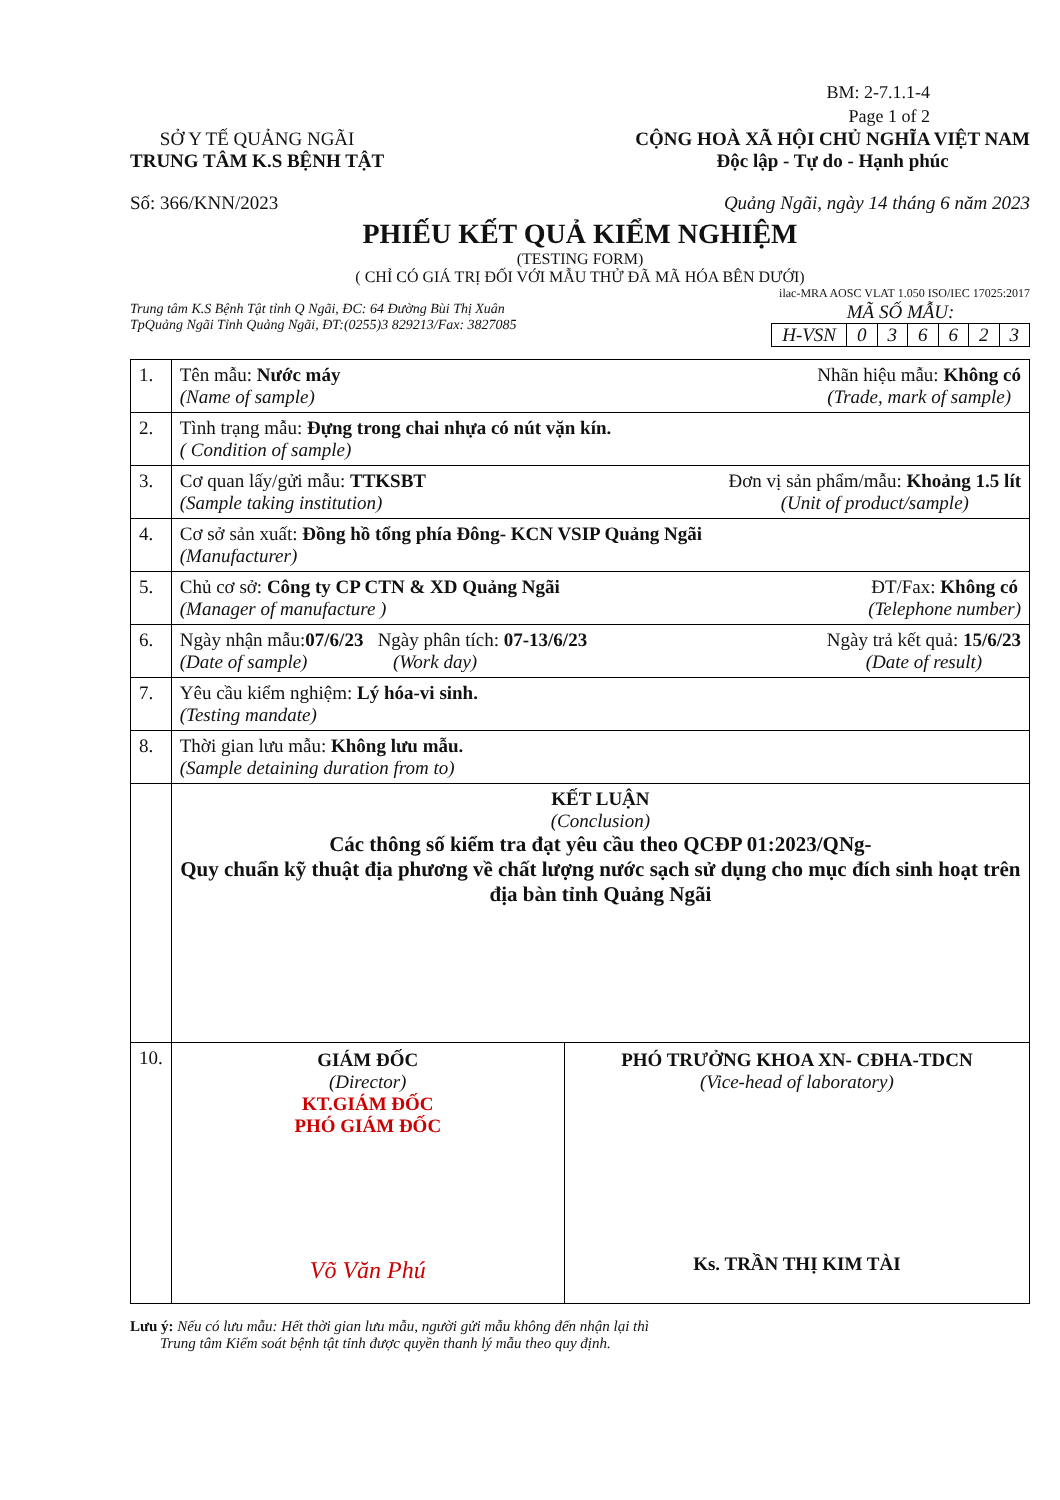BM: 2-7.1.1-4
Page 1 of 2
SỞ Y TẾ QUẢNG NGÃI
TRUNG TÂM K.S BỆNH TẬT
CỘNG HOÀ XÃ HỘI CHỦ NGHĨA VIỆT NAM
Độc lập - Tự do - Hạnh phúc
Số: 366/KNN/2023 Quảng Ngãi, ngày 14 tháng 6 năm 2023
PHIẾU KẾT QUẢ KIỂM NGHIỆM
(TESTING FORM)
( CHỈ CÓ GIÁ TRỊ ĐỐI VỚI MẪU THỬ ĐÃ MÃ HÓA BÊN DƯỚI)
ilac-MRA AOSC VLAT 1.050 ISO/IEC 17025:2017
Trung tâm K.S Bệnh Tật tỉnh Q Ngãi, ĐC: 64 Đường Bùi Thị Xuân
TpQuảng Ngãi Tỉnh Quảng Ngãi, ĐT:(0255)3 829213/Fax: 3827085
MÃ SỐ MẪU:
| H-VSN | 0 | 3 | 6 | 6 | 2 | 3 |
| 1. | Nhãn hiệu mẫu: Không có (Trade, mark of sample) Tên mẫu: Nước máy (Name of sample) |
| 2. | Tình trạng mẫu: Đựng trong chai nhựa có nút vặn kín. ( Condition of sample) |
| 3. | Đơn vị sản phẩm/mẫu: Khoảng 1.5 lít (Unit of product/sample) Cơ quan lấy/gửi mẫu: TTKSBT (Sample taking institution) |
| 4. | Cơ sở sản xuất: Đồng hồ tổng phía Đông- KCN VSIP Quảng Ngãi (Manufacturer) |
| 5. | ĐT/Fax: Không có (Telephone number) Chủ cơ sở: Công ty CP CTN & XD Quảng Ngãi (Manager of manufacture ) |
| 6. | Ngày trả kết quả: 15/6/23 (Date of result) Ngày nhận mẫu: 07/6/23 Ngày phân tích: 07-13/6/23 (Date of sample) (Work day) |
| 7. | Yêu cầu kiểm nghiệm: Lý hóa-vi sinh. (Testing mandate) |
| 8. | Thời gian lưu mẫu: Không lưu mẫu. (Sample detaining duration from to) |
| | KẾT LUẬN (Conclusion) Các thông số kiểm tra đạt yêu cầu theo QCĐP 01:2023/QNg- Quy chuẩn kỹ thuật địa phương về chất lượng nước sạch sử dụng cho mục đích sinh hoạt trên địa bàn tỉnh Quảng Ngãi |
| 10. | GIÁM ĐỐC (Director) KT.GIÁM ĐỐC PHÓ GIÁM ĐỐC Võ Văn Phú PHÓ TRƯỞNG KHOA XN- CĐHA-TDCN (Vice-head of laboratory) Ks. TRẦN THỊ KIM TÀI |
Lưu ý: Nếu có lưu mẫu: Hết thời gian lưu mẫu, người gửi mẫu không đến nhận lại thì
Trung tâm Kiểm soát bệnh tật tỉnh được quyền thanh lý mẫu theo quy định.